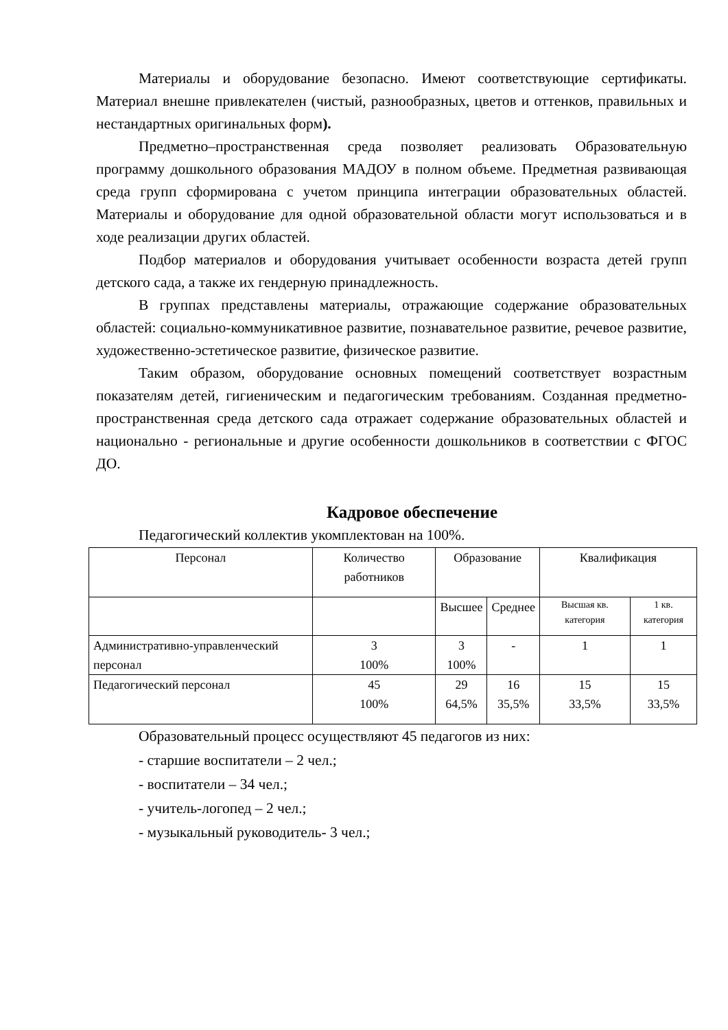Материалы и оборудование безопасно. Имеют соответствующие сертификаты. Материал внешне привлекателен (чистый, разнообразных, цветов и оттенков, правильных и нестандартных оригинальных форм).
Предметно–пространственная среда позволяет реализовать Образовательную программу дошкольного образования МАДОУ в полном объеме. Предметная развивающая среда групп сформирована с учетом принципа интеграции образовательных областей. Материалы и оборудование для одной образовательной области могут использоваться и в ходе реализации других областей.
Подбор материалов и оборудования учитывает особенности возраста детей групп детского сада, а также их гендерную принадлежность.
В группах представлены материалы, отражающие содержание образовательных областей: социально-коммуникативное развитие, познавательное развитие, речевое развитие, художественно-эстетическое развитие, физическое развитие.
Таким образом, оборудование основных помещений соответствует возрастным показателям детей, гигиеническим и педагогическим требованиям. Созданная предметно-пространственная среда детского сада отражает содержание образовательных областей и национально - региональные и другие особенности дошкольников в соответствии с ФГОС ДО.
Кадровое обеспечение
Педагогический коллектив укомплектован на 100%.
| Персонал | Количество работников | Образование | | Квалификация | |
| | | Высшее | Среднее | Высшая кв. категория | 1 кв. категория |
| Административно-управленческий персонал | 3 100% | 3 100% | - | 1 | 1 |
| Педагогический персонал | 45 100% | 29 64,5% | 16 35,5% | 15 33,5% | 15 33,5% |
Образовательный процесс осуществляют 45 педагогов из них:
- старшие воспитатели – 2 чел.;
- воспитатели – 34 чел.;
- учитель-логопед – 2 чел.;
- музыкальный руководитель- 3 чел.;